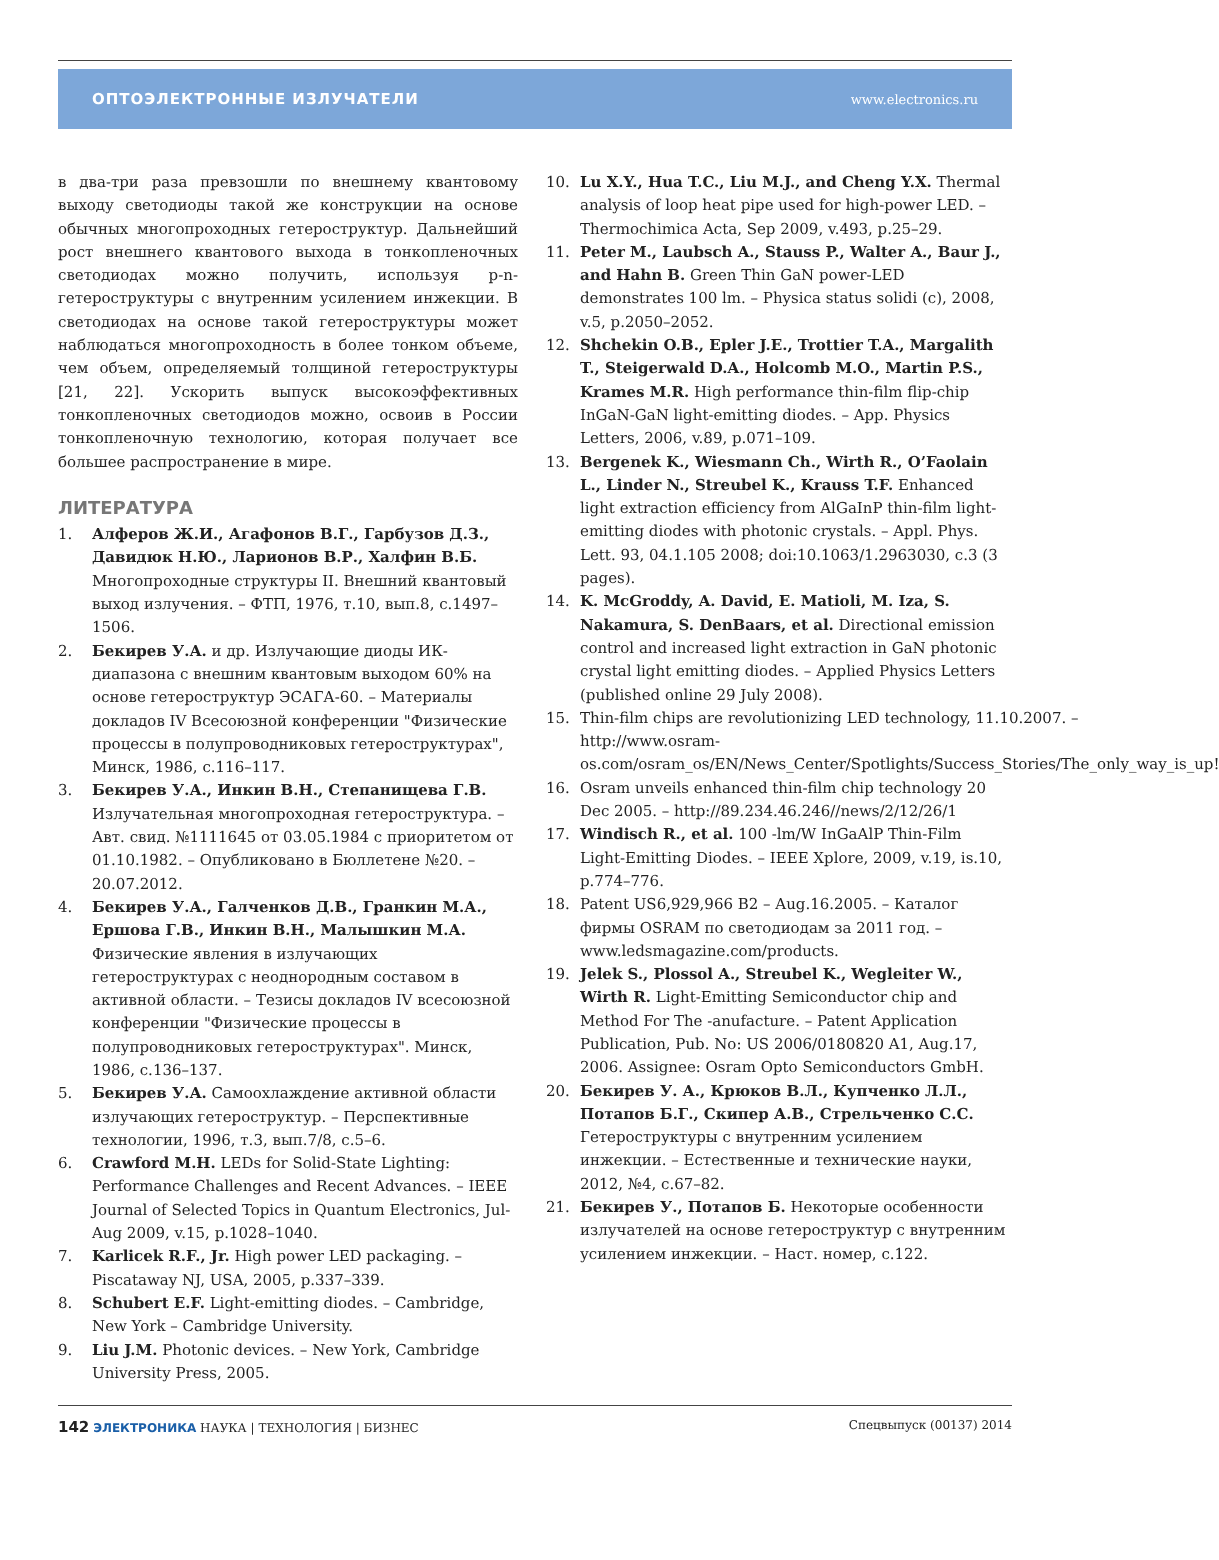ОПТОЭЛЕКТРОННЫЕ ИЗЛУЧАТЕЛИ www.electronics.ru
в два-три раза превзошли по внешнему квантовому выходу светодиоды такой же конструкции на основе обычных многопроходных гетероструктур. Дальнейший рост внешнего квантового выхода в тонкопленочных светодиодах можно получить, используя p-n-гетероструктуры с внутренним усилением инжекции. В светодиодах на основе такой гетероструктуры может наблюдаться многопроходность в более тонком объеме, чем объем, определяемый толщиной гетероструктуры [21, 22]. Ускорить выпуск высокоэффективных тонкопленочных светодиодов можно, освоив в России тонкопленочную технологию, которая получает все большее распространение в мире.
ЛИТЕРАТУРА
1. Алферов Ж.И., Агафонов В.Г., Гарбузов Д.З., Давидюк Н.Ю., Ларионов В.Р., Халфин В.Б. Многопроходные структуры II. Внешний квантовый выход излучения. – ФТП, 1976, т.10, вып.8, с.1497–1506.
2. Бекирев У.А. и др. Излучающие диоды ИК-диапазона с внешним квантовым выходом 60% на основе гетероструктур ЭСАГА-60. – Материалы докладов IV Всесоюзной конференции "Физические процессы в полупроводниковых гетероструктурах", Минск, 1986, с.116–117.
3. Бекирев У.А., Инкин В.Н., Степанищева Г.В. Излучательная многопроходная гетероструктура. – Авт. свид. №1111645 от 03.05.1984 с приоритетом от 01.10.1982. – Опубликовано в Бюллетене №20. – 20.07.2012.
4. Бекирев У.А., Галченков Д.В., Гранкин М.А., Ершова Г.В., Инкин В.Н., Малышкин М.А. Физические явления в излучающих гетероструктурах с неоднородным составом в активной области. – Тезисы докладов IV всесоюзной конференции "Физические процессы в полупроводниковых гетероструктурах". Минск, 1986, с.136–137.
5. Бекирев У.А. Самоохлаждение активной области излучающих гетероструктур. – Перспективные технологии, 1996, т.3, вып.7/8, с.5–6.
6. Crawford M.H. LEDs for Solid-State Lighting: Performance Challenges and Recent Advances. – IEEE Journal of Selected Topics in Quantum Electronics, Jul-Aug 2009, v.15, p.1028–1040.
7. Karlicek R.F., Jr. High power LED packaging. – Piscataway NJ, USA, 2005, p.337–339.
8. Schubert E.F. Light-emitting diodes. – Cambridge, New York – Cambridge University.
9. Liu J.M. Photonic devices. – New York, Cambridge University Press, 2005.
10. Lu X.Y., Hua T.C., Liu M.J., and Cheng Y.X. Thermal analysis of loop heat pipe used for high-power LED. – Thermochimica Acta, Sep 2009, v.493, p.25–29.
11. Peter M., Laubsch A., Stauss P., Walter A., Baur J., and Hahn B. Green Thin GaN power-LED demonstrates 100 lm. – Physica status solidi (c), 2008, v.5, p.2050–2052.
12. Shchekin O.B., Epler J.E., Trottier T.A., Margalith T., Steigerwald D.A., Holcomb M.O., Martin P.S., Krames M.R. High performance thin-film flip-chip InGaN-GaN light-emitting diodes. – App. Physics Letters, 2006, v.89, p.071–109.
13. Bergenek K., Wiesmann Ch., Wirth R., O’Faolain L., Linder N., Streubel K., Krauss T.F. Enhanced light extraction efficiency from AlGaInP thin-film light-emitting diodes with photonic crystals. – Appl. Phys. Lett. 93, 04.1.105 2008; doi:10.1063/1.2963030, c.3 (3 pages).
14. K. McGroddy, A. David, E. Matioli, M. Iza, S. Nakamura, S. DenBaars, et al. Directional emission control and increased light extraction in GaN photonic crystal light emitting diodes. – Applied Physics Letters (published online 29 July 2008).
15. Thin-film chips are revolutionizing LED technology, 11.10.2007. – http://www.osram-os.com/osram_os/EN/News_Center/Spotlights/Success_Stories/The_only_way_is_up!
16. Osram unveils enhanced thin-film chip technology 20 Dec 2005. – http://89.234.46.246//news/2/12/26/1
17. Windisch R., et al. 100 -lm/W InGaAlP Thin-Film Light-Emitting Diodes. – IEEE Xplore, 2009, v.19, is.10, p.774–776.
18. Patent US6,929,966 B2 – Aug.16.2005. – Каталог фирмы OSRAM по светодиодам за 2011 год. – www.ledsmagazine.com/products.
19. Jelek S., Plossol A., Streubel K., Wegleiter W., Wirth R. Light-Emitting Semiconductor chip and Method For The -anufacture. – Patent Application Publication, Pub. No: US 2006/0180820 A1, Aug.17, 2006. Assignee: Osram Opto Semiconductors GmbH.
20. Бекирев У. А., Крюков В.Л., Купченко Л.Л., Потапов Б.Г., Скипер А.В., Стрельченко С.С. Гетероструктуры с внутренним усилением инжекции. – Естественные и технические науки, 2012, №4, с.67–82.
21. Бекирев У., Потапов Б. Некоторые особенности излучателей на основе гетероструктур с внутренним усилением инжекции. – Наст. номер, с.122.
142 ЭЛЕКТРОНИКА НАУКА | ТЕХНОЛОГИЯ | БИЗНЕС Спецвыпуск (00137) 2014